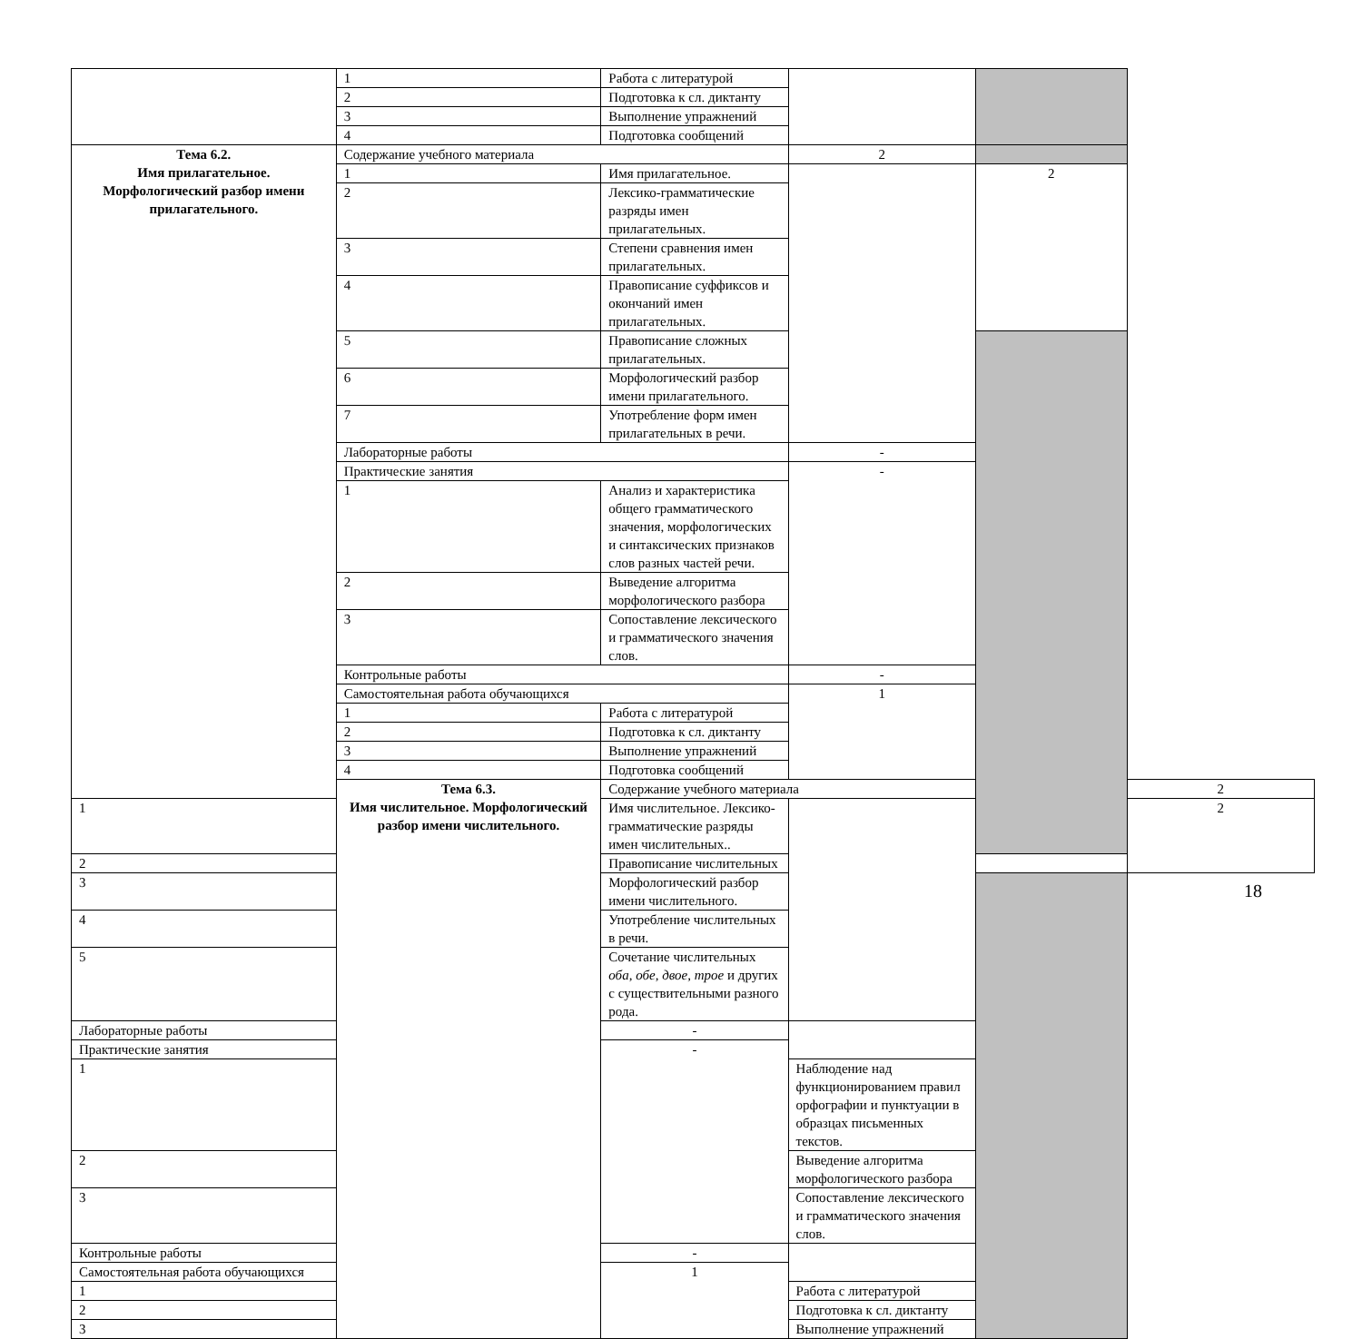| | 1 | Работа с литературой | | | |
| | 2 | Подготовка к сл. диктанту | | | |
| | 3 | Выполнение упражнений | | | |
| | 4 | Подготовка сообщений | | | |
| Тема 6.2. Имя прилагательное. Морфологический разбор имени прилагательного. | Содержание учебного материала | | 2 | | |
| | 1 | Имя прилагательное. | | 2 | |
| | 2 | Лексико-грамматические разряды имен прилагательных. | | | |
| | 3 | Степени сравнения имен прилагательных. | | | |
| | 4 | Правописание суффиксов и окончаний имен прилагательных. | | | |
| | 5 | Правописание сложных прилагательных. | | | |
| | 6 | Морфологический разбор имени прилагательного. | | | |
| | 7 | Употребление форм имен прилагательных в речи. | | | |
| | Лабораторные работы | | - | | |
| | Практические занятия | | - | | |
| | 1 | Анализ и характеристика общего грамматического значения, морфологических и синтаксических признаков слов разных частей речи. | | | |
| | 2 | Выведение алгоритма морфологического разбора | | | |
| | 3 | Сопоставление лексического и грамматического значения слов. | | | |
| | Контрольные работы | | - | | |
| | Самостоятельная работа обучающихся | | 1 | | |
| | 1 | Работа с литературой | | | |
| | 2 | Подготовка к сл. диктанту | | | |
| | 3 | Выполнение упражнений | | | |
| | 4 | Подготовка сообщений | | | |
| | Тема 6.3. Имя числительное. Морфологический разбор имени числительного. | Содержание учебного материала | | | 2 |
| 1 | | Имя числительное. Лексико-грамматические разряды имен числительных.. | | | 2 |
| 2 | | Правописание числительных | | | |
| 3 | | Морфологический разбор имени числительного. | | | |
| 4 | | Употребление числительных в речи. | | | |
| 5 | | Сочетание числительных оба, обе, двое, трое и других с существительными разного рода. | | | |
| Лабораторные работы | | - | | | |
| Практические занятия | | - | | | |
| 1 | | | Наблюдение над функционированием правил орфографии и пунктуации в образцах письменных текстов. | | |
| 2 | | | Выведение алгоритма морфологического разбора | | |
| 3 | | | Сопоставление лексического и грамматического значения слов. | | |
| Контрольные работы | | - | | | |
| Самостоятельная работа обучающихся | | 1 | | | |
| 1 | | | Работа с литературой | | |
| 2 | | | Подготовка к сл. диктанту | | |
| 3 | | | Выполнение упражнений | | |
18